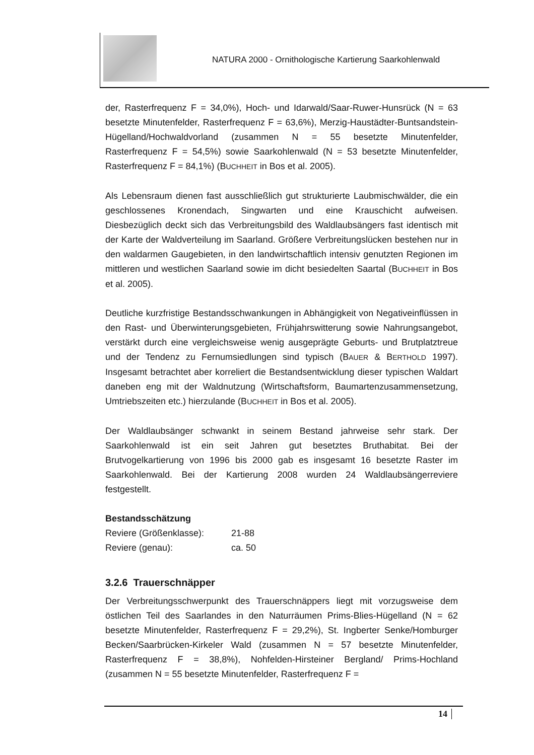NATURA 2000 - Ornithologische Kartierung Saarkohlenwald
der, Rasterfrequenz F = 34,0%), Hoch- und Idarwald/Saar-Ruwer-Hunsrück (N = 63 besetzte Minutenfelder, Rasterfrequenz F = 63,6%), Merzig-Haustädter-Buntsandstein-Hügelland/Hochwaldvorland (zusammen N = 55 besetzte Minutenfelder, Rasterfrequenz F = 54,5%) sowie Saarkohlenwald (N = 53 besetzte Minutenfelder, Rasterfrequenz F = 84,1%) (BUCHHEIT in Bos et al. 2005).
Als Lebensraum dienen fast ausschließlich gut strukturierte Laubmischwälder, die ein geschlossenes Kronendach, Singwarten und eine Krauschicht aufweisen. Diesbezüglich deckt sich das Verbreitungsbild des Waldlaubsängers fast identisch mit der Karte der Waldverteilung im Saarland. Größere Verbreitungslücken bestehen nur in den waldarmen Gaugebieten, in den landwirtschaftlich intensiv genutzten Regionen im mittleren und westlichen Saarland sowie im dicht besiedelten Saartal (BUCHHEIT in Bos et al. 2005).
Deutliche kurzfristige Bestandsschwankungen in Abhängigkeit von Negativeinflüssen in den Rast- und Überwinterungsgebieten, Frühjahrswitterung sowie Nahrungsangebot, verstärkt durch eine vergleichsweise wenig ausgeprägte Geburts- und Brutplatztreue und der Tendenz zu Fernumsiedlungen sind typisch (BAUER & BERTHOLD 1997). Insgesamt betrachtet aber korreliert die Bestandsentwicklung dieser typischen Waldart daneben eng mit der Waldnutzung (Wirtschaftsform, Baumartenzusammensetzung, Umtriebszeiten etc.) hierzulande (BUCHHEIT in Bos et al. 2005).
Der Waldlaubsänger schwankt in seinem Bestand jahrweise sehr stark. Der Saarkohlenwald ist ein seit Jahren gut besetztes Bruthabitat. Bei der Brutvogelkartierung von 1996 bis 2000 gab es insgesamt 16 besetzte Raster im Saarkohlenwald. Bei der Kartierung 2008 wurden 24 Waldlaubsängerreviere festgestellt.
Bestandsschätzung
Reviere (Größenklasse): 21-88
Reviere (genau): ca. 50
3.2.6 Trauerschnäpper
Der Verbreitungsschwerpunkt des Trauerschnäppers liegt mit vorzugsweise dem östlichen Teil des Saarlandes in den Naturräumen Prims-Blies-Hügelland (N = 62 besetzte Minutenfelder, Rasterfrequenz F = 29,2%), St. Ingberter Senke/Homburger Becken/Saarbrücken-Kirkeler Wald (zusammen N = 57 besetzte Minutenfelder, Rasterfrequenz F = 38,8%), Nohfelden-Hirsteiner Bergland/ Prims-Hochland (zusammen N = 55 besetzte Minutenfelder, Rasterfrequenz F =
14